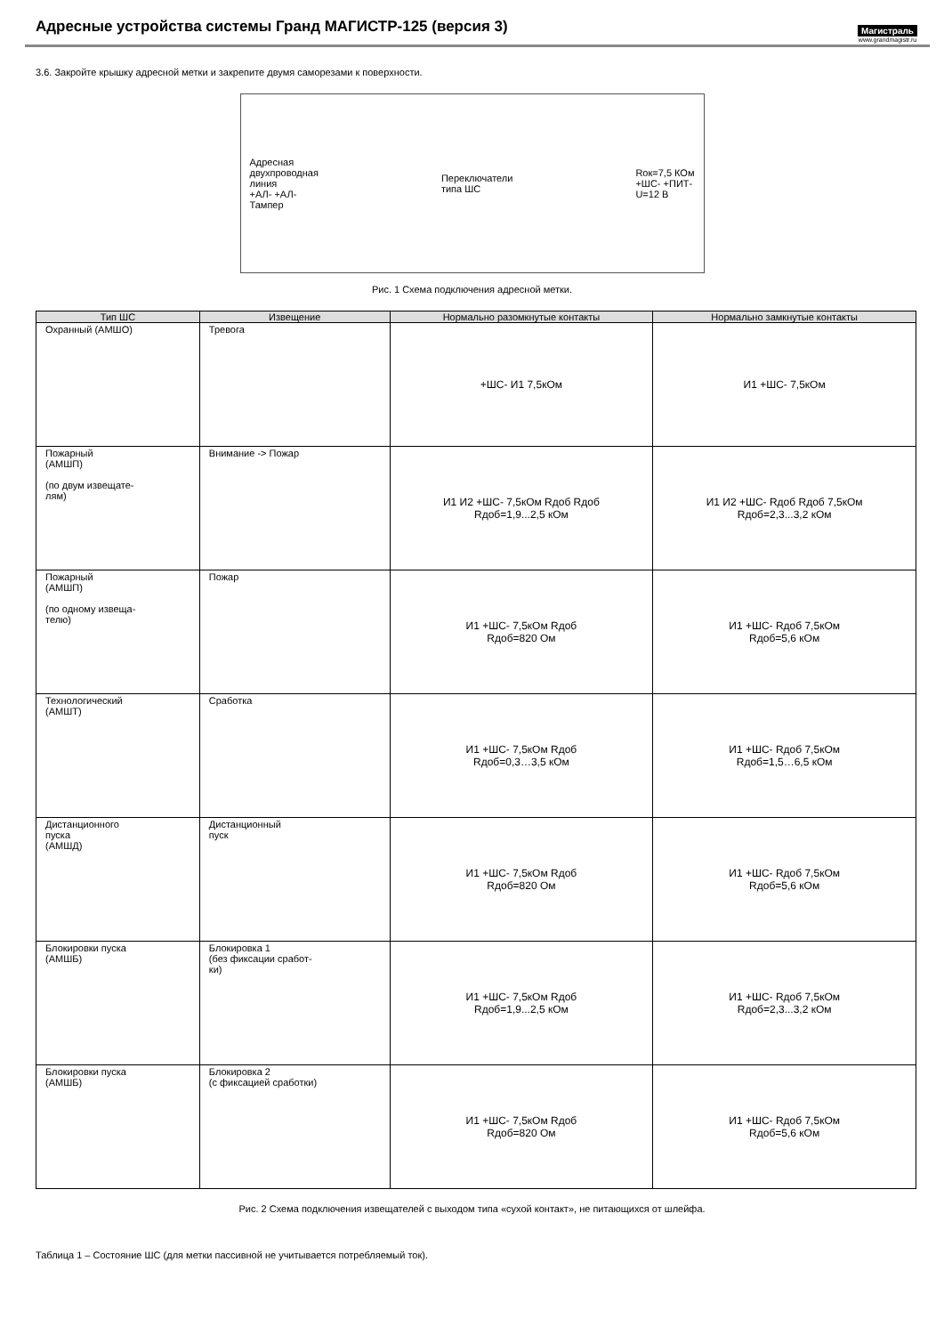Адресные устройства системы Гранд МАГИСТР-125 (версия 3)
Магистраль
www.grandmagistr.ru
3.6. Закройте крышку адресной метки и закрепите двумя саморезами к поверхности.
Адресная
двухпроводная
линия
+АЛ- +АЛ-
Тампер
Переключатели
типа ШС
Rок=7,5 КОм
+ШС- +ПИТ-
U=12 В
Рис. 1 Схема подключения адресной метки.
| Тип ШС | Извещение | Нормально разомкнутые контакты | Нормально замкнутые контакты |
| --- | --- | --- | --- |
| Охранный (АМШО) | Тревога | +ШС- И1 7,5кОм | И1 +ШС- 7,5кОм |
| Пожарный (АМШП) (по двум извещате- лям) | Внимание -> Пожар | И1 И2 +ШС- 7,5кОм Rдоб Rдоб Rдоб=1,9...2,5 кОм | И1 И2 +ШС- Rдоб Rдоб 7,5кОм Rдоб=2,3...3,2 кОм |
| Пожарный (АМШП) (по одному извеща- телю) | Пожар | И1 +ШС- 7,5кОм Rдоб Rдоб=820 Ом | И1 +ШС- Rдоб 7,5кОм Rдоб=5,6 кОм |
| Технологический (АМШТ) | Сработка | И1 +ШС- 7,5кОм Rдоб Rдоб=0,3…3,5 кОм | И1 +ШС- Rдоб 7,5кОм Rдоб=1,5…6,5 кОм |
| Дистанционного пуска (АМШД) | Дистанционный пуск | И1 +ШС- 7,5кОм Rдоб Rдоб=820 Ом | И1 +ШС- Rдоб 7,5кОм Rдоб=5,6 кОм |
| Блокировки пуска (АМШБ) | Блокировка 1 (без фиксации сработ- ки) | И1 +ШС- 7,5кОм Rдоб Rдоб=1,9...2,5 кОм | И1 +ШС- Rдоб 7,5кОм Rдоб=2,3...3,2 кОм |
| Блокировки пуска (АМШБ) | Блокировка 2 (с фиксацией сработки) | И1 +ШС- 7,5кОм Rдоб Rдоб=820 Ом | И1 +ШС- Rдоб 7,5кОм Rдоб=5,6 кОм |
Рис. 2 Схема подключения извещателей с выходом типа «сухой контакт», не питающихся от шлейфа.
Таблица 1 – Состояние ШС (для метки пассивной не учитывается потребляемый ток).